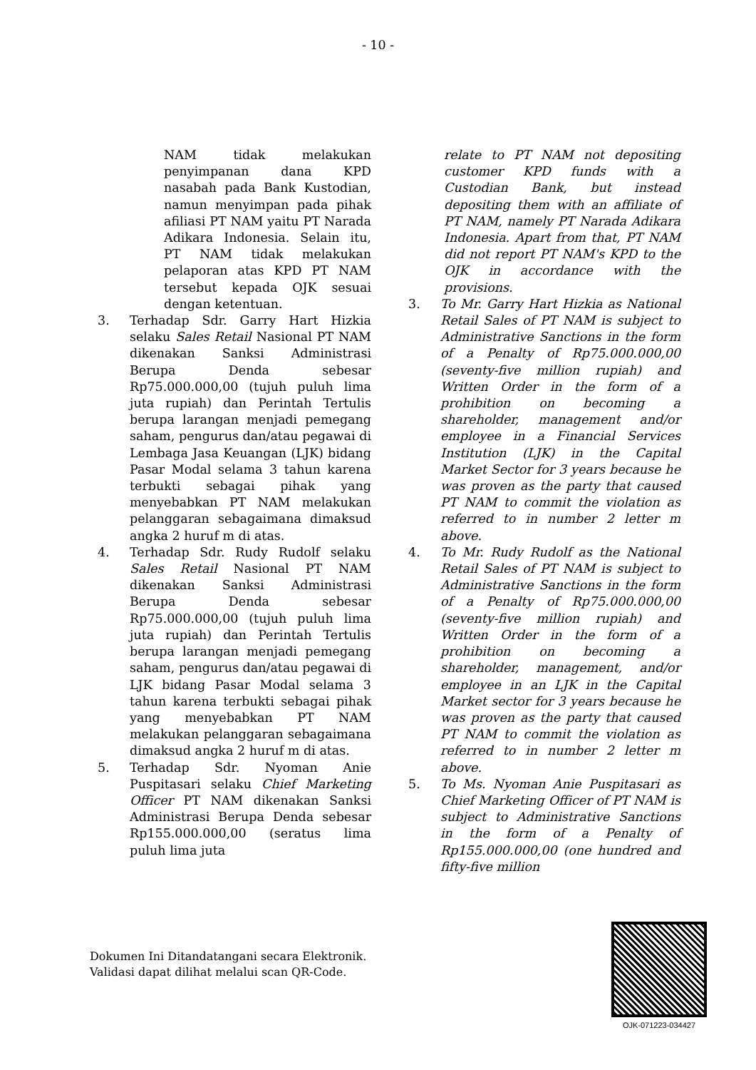- 10 -
NAM tidak melakukan penyimpanan dana KPD nasabah pada Bank Kustodian, namun menyimpan pada pihak afiliasi PT NAM yaitu PT Narada Adikara Indonesia. Selain itu, PT NAM tidak melakukan pelaporan atas KPD PT NAM tersebut kepada OJK sesuai dengan ketentuan.
3. Terhadap Sdr. Garry Hart Hizkia selaku Sales Retail Nasional PT NAM dikenakan Sanksi Administrasi Berupa Denda sebesar Rp75.000.000,00 (tujuh puluh lima juta rupiah) dan Perintah Tertulis berupa larangan menjadi pemegang saham, pengurus dan/atau pegawai di Lembaga Jasa Keuangan (LJK) bidang Pasar Modal selama 3 tahun karena terbukti sebagai pihak yang menyebabkan PT NAM melakukan pelanggaran sebagaimana dimaksud angka 2 huruf m di atas.
4. Terhadap Sdr. Rudy Rudolf selaku Sales Retail Nasional PT NAM dikenakan Sanksi Administrasi Berupa Denda sebesar Rp75.000.000,00 (tujuh puluh lima juta rupiah) dan Perintah Tertulis berupa larangan menjadi pemegang saham, pengurus dan/atau pegawai di LJK bidang Pasar Modal selama 3 tahun karena terbukti sebagai pihak yang menyebabkan PT NAM melakukan pelanggaran sebagaimana dimaksud angka 2 huruf m di atas.
5. Terhadap Sdr. Nyoman Anie Puspitasari selaku Chief Marketing Officer PT NAM dikenakan Sanksi Administrasi Berupa Denda sebesar Rp155.000.000,00 (seratus lima puluh lima juta
relate to PT NAM not depositing customer KPD funds with a Custodian Bank, but instead depositing them with an affiliate of PT NAM, namely PT Narada Adikara Indonesia. Apart from that, PT NAM did not report PT NAM's KPD to the OJK in accordance with the provisions.
3. To Mr. Garry Hart Hizkia as National Retail Sales of PT NAM is subject to Administrative Sanctions in the form of a Penalty of Rp75.000.000,00 (seventy-five million rupiah) and Written Order in the form of a prohibition on becoming a shareholder, management and/or employee in a Financial Services Institution (LJK) in the Capital Market Sector for 3 years because he was proven as the party that caused PT NAM to commit the violation as referred to in number 2 letter m above.
4. To Mr. Rudy Rudolf as the National Retail Sales of PT NAM is subject to Administrative Sanctions in the form of a Penalty of Rp75.000.000,00 (seventy-five million rupiah) and Written Order in the form of a prohibition on becoming a shareholder, management, and/or employee in an LJK in the Capital Market sector for 3 years because he was proven as the party that caused PT NAM to commit the violation as referred to in number 2 letter m above.
5. To Ms. Nyoman Anie Puspitasari as Chief Marketing Officer of PT NAM is subject to Administrative Sanctions in the form of a Penalty of Rp155.000.000,00 (one hundred and fifty-five million
Dokumen Ini Ditandatangani secara Elektronik.
Validasi dapat dilihat melalui scan QR-Code.
OJK-071223-034427